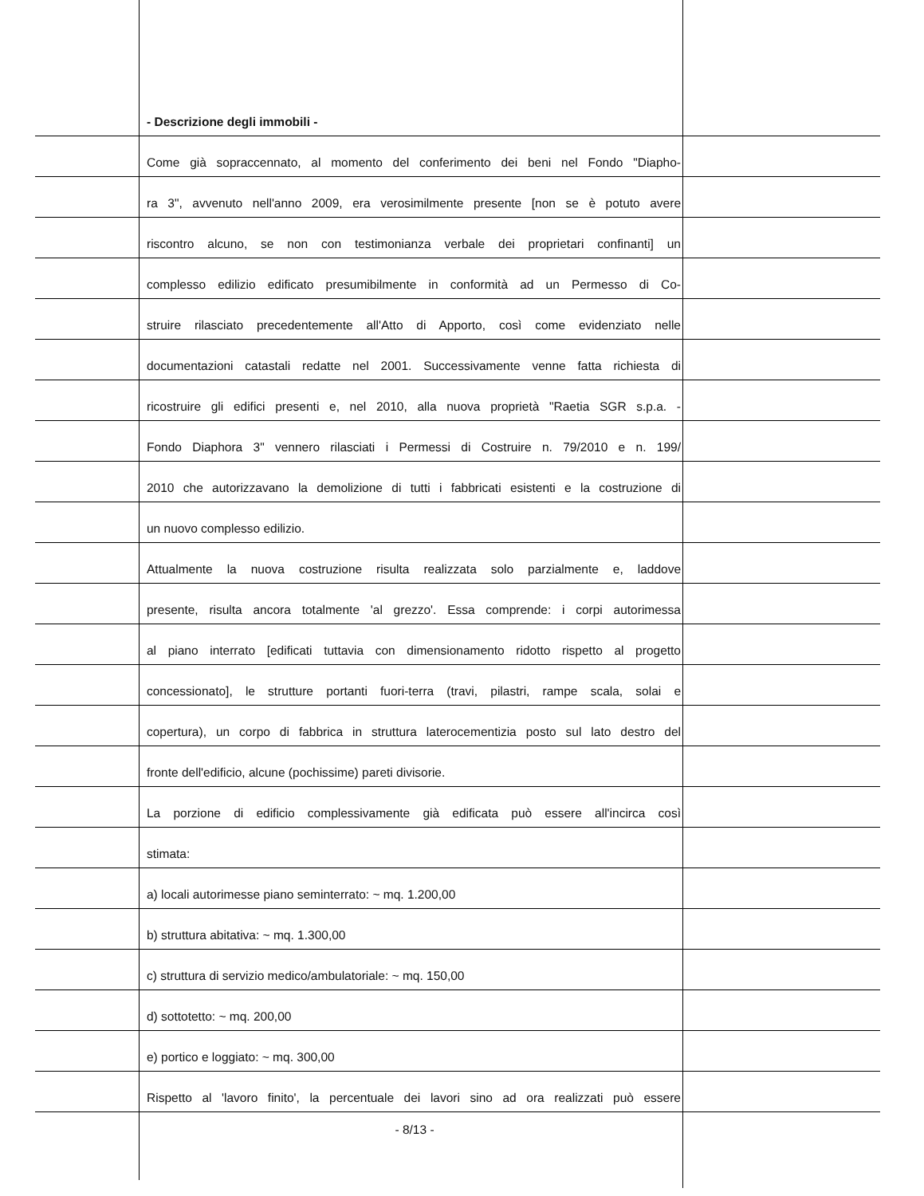- Descrizione degli immobili -
Come già sopraccennato, al momento del conferimento dei beni nel Fondo "Diapho-
ra 3", avvenuto nell'anno 2009, era verosimilmente presente [non se è potuto avere
riscontro alcuno, se non con testimonianza verbale dei proprietari confinanti] un
complesso edilizio edificato presumibilmente in conformità ad un Permesso di Co-
struire rilasciato precedentemente all'Atto di Apporto, così come evidenziato nelle
documentazioni catastali redatte nel 2001. Successivamente venne fatta richiesta di
ricostruire gli edifici presenti e, nel 2010, alla nuova proprietà "Raetia SGR s.p.a. -
Fondo Diaphora 3" vennero rilasciati i Permessi di Costruire n. 79/2010 e n. 199/
2010 che autorizzavano la demolizione di tutti i fabbricati esistenti e la costruzione di
un nuovo complesso edilizio.
Attualmente la nuova costruzione risulta realizzata solo parzialmente e, laddove
presente, risulta ancora totalmente 'al grezzo'. Essa comprende: i corpi autorimessa
al piano interrato [edificati tuttavia con dimensionamento ridotto rispetto al progetto
concessionato], le strutture portanti fuori-terra (travi, pilastri, rampe scala, solai e
copertura), un corpo di fabbrica in struttura laterocementizia posto sul lato destro del
fronte dell'edificio, alcune (pochissime) pareti divisorie.
La porzione di edificio complessivamente già edificata può essere all'incirca così
stimata:
a) locali autorimesse piano seminterrato: ~ mq. 1.200,00
b) struttura abitativa: ~ mq. 1.300,00
c) struttura di servizio medico/ambulatoriale: ~ mq. 150,00
d) sottotetto: ~ mq. 200,00
e) portico e loggiato: ~ mq. 300,00
Rispetto al 'lavoro finito', la percentuale dei lavori sino ad ora realizzati può essere
- 8/13 -